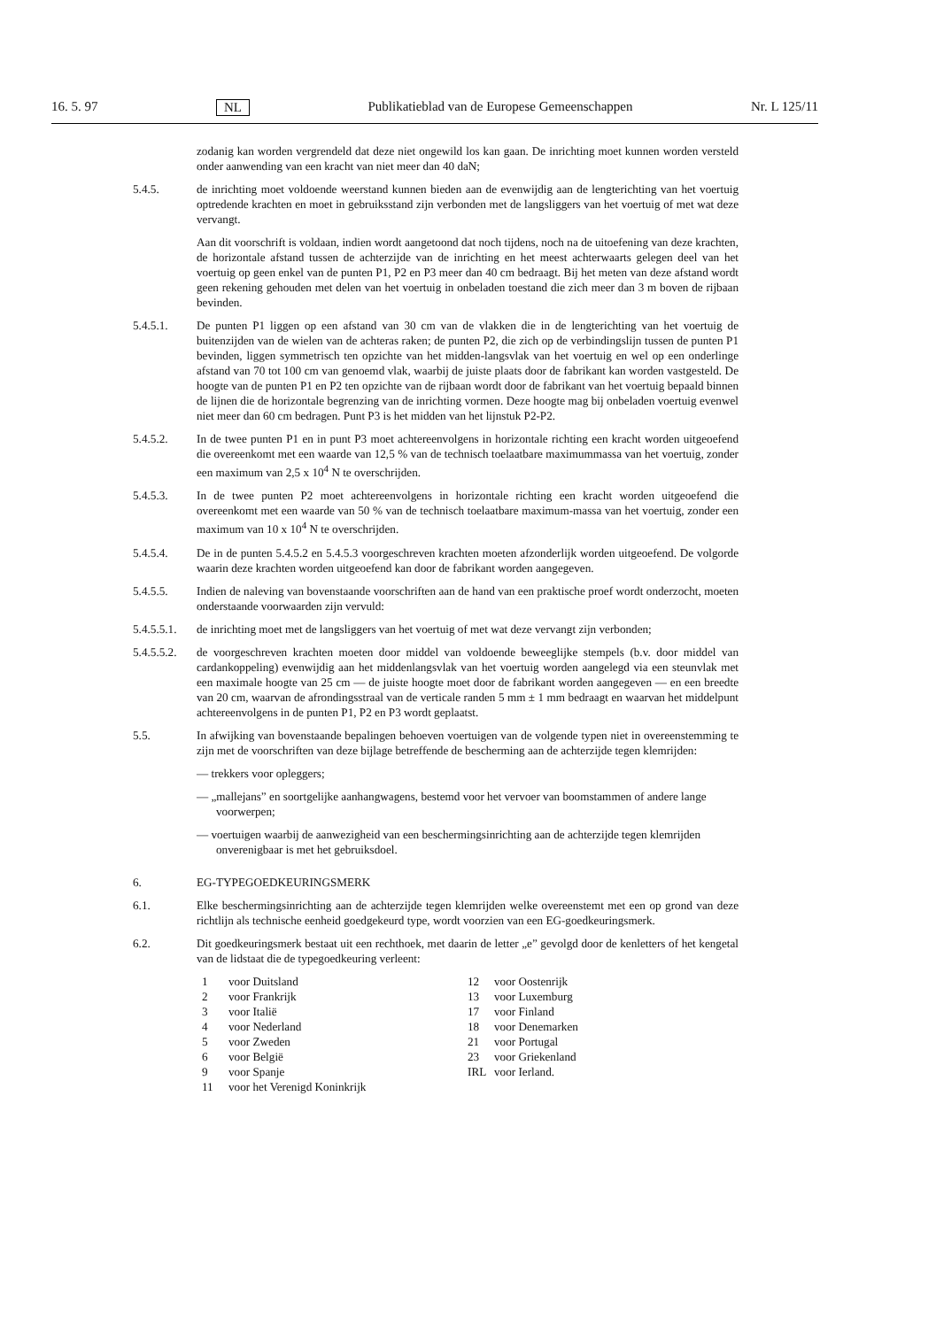16. 5. 97 NL Publikatieblad van de Europese Gemeenschappen Nr. L 125/11
zodanig kan worden vergrendeld dat deze niet ongewild los kan gaan. De inrichting moet kunnen worden versteld onder aanwending van een kracht van niet meer dan 40 daN;
5.4.5. de inrichting moet voldoende weerstand kunnen bieden aan de evenwijdig aan de lengterichting van het voertuig optredende krachten en moet in gebruiksstand zijn verbonden met de langsliggers van het voertuig of met wat deze vervangt.
Aan dit voorschrift is voldaan, indien wordt aangetoond dat noch tijdens, noch na de uitoefening van deze krachten, de horizontale afstand tussen de achterzijde van de inrichting en het meest achterwaarts gelegen deel van het voertuig op geen enkel van de punten P1, P2 en P3 meer dan 40 cm bedraagt. Bij het meten van deze afstand wordt geen rekening gehouden met delen van het voertuig in onbeladen toestand die zich meer dan 3 m boven de rijbaan bevinden.
5.4.5.1. De punten P1 liggen op een afstand van 30 cm van de vlakken die in de lengterichting van het voertuig de buitenzijden van de wielen van de achteras raken; de punten P2, die zich op de verbindingslijn tussen de punten P1 bevinden, liggen symmetrisch ten opzichte van het midden-langsvlak van het voertuig en wel op een onderlinge afstand van 70 tot 100 cm van genoemd vlak, waarbij de juiste plaats door de fabrikant kan worden vastgesteld. De hoogte van de punten P1 en P2 ten opzichte van de rijbaan wordt door de fabrikant van het voertuig bepaald binnen de lijnen die de horizontale begrenzing van de inrichting vormen. Deze hoogte mag bij onbeladen voertuig evenwel niet meer dan 60 cm bedragen. Punt P3 is het midden van het lijnstuk P2-P2.
5.4.5.2. In de twee punten P1 en in punt P3 moet achtereenvolgens in horizontale richting een kracht worden uitgeoefend die overeenkomt met een waarde van 12,5 % van de technisch toelaatbare maximummassa van het voertuig, zonder een maximum van 2,5 x 10<sup>4</sup> N te overschrijden.
5.4.5.3. In de twee punten P2 moet achtereenvolgens in horizontale richting een kracht worden uitgeoefend die overeenkomt met een waarde van 50 % van de technisch toelaatbare maximum-massa van het voertuig, zonder een maximum van 10 x 10<sup>4</sup> N te overschrijden.
5.4.5.4. De in de punten 5.4.5.2 en 5.4.5.3 voorgeschreven krachten moeten afzonderlijk worden uitgeoefend. De volgorde waarin deze krachten worden uitgeoefend kan door de fabrikant worden aangegeven.
5.4.5.5. Indien de naleving van bovenstaande voorschriften aan de hand van een praktische proef wordt onderzocht, moeten onderstaande voorwaarden zijn vervuld:
5.4.5.5.1.
de inrichting moet met de langsliggers van het voertuig of met wat deze vervangt zijn verbonden;
5.4.5.5.2.
de voorgeschreven krachten moeten door middel van voldoende beweeglijke stempels (b.v. door middel van cardankoppeling) evenwijdig aan het middenlangsvlak van het voertuig worden aangelegd via een steunvlak met een maximale hoogte van 25 cm — de juiste hoogte moet door de fabrikant worden aangegeven — en een breedte van 20 cm, waarvan de afrondingsstraal van de verticale randen 5 mm ± 1 mm bedraagt en waarvan het middelpunt achtereenvolgens in de punten P1, P2 en P3 wordt geplaatst.
5.5. In afwijking van bovenstaande bepalingen behoeven voertuigen van de volgende typen niet in overeenstemming te zijn met de voorschriften van deze bijlage betreffende de bescherming aan de achterzijde tegen klemrijden:
— trekkers voor opleggers;
— „mallejans” en soortgelijke aanhangwagens, bestemd voor het vervoer van boomstammen of andere lange voorwerpen;
— voertuigen waarbij de aanwezigheid van een beschermingsinrichting aan de achterzijde tegen klemrijden onverenigbaar is met het gebruiksdoel.
6. EG-TYPEGOEDKEURINGSMERK
6.1. Elke beschermingsinrichting aan de achterzijde tegen klemrijden welke overeenstemt met een op grond van deze richtlijn als technische eenheid goedgekeurd type, wordt voorzien van een EG-goedkeuringsmerk.
6.2. Dit goedkeuringsmerk bestaat uit een rechthoek, met daarin de letter „e” gevolgd door de kenletters of het kengetal van de lidstaat die de typegoedkeuring verleent:
1 voor Duitsland
2 voor Frankrijk
3 voor Italië
4 voor Nederland
5 voor Zweden
6 voor België
9 voor Spanje
11 voor het Verenigd Koninkrijk
12 voor Oostenrijk
13 voor Luxemburg
17 voor Finland
18 voor Denemarken
21 voor Portugal
23 voor Griekenland
IRL voor Ierland.